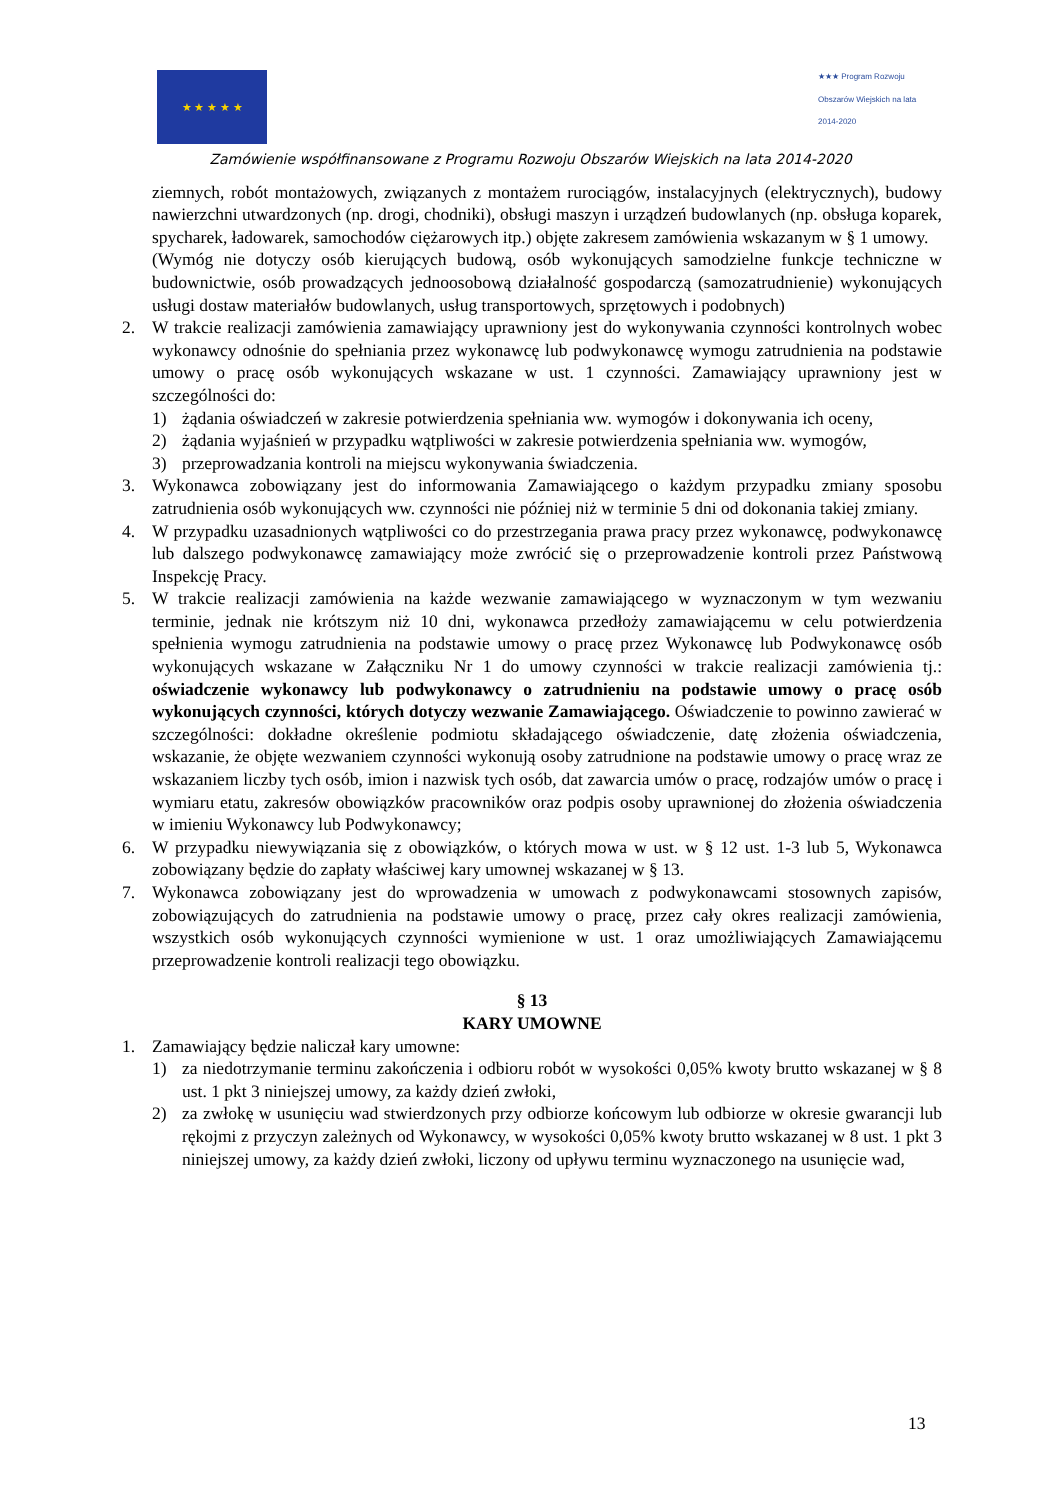★ ★ ★ ★ ★
★★★ Program Rozwoju Obszarów Wiejskich na lata 2014-2020
Zamówienie współfinansowane z Programu Rozwoju Obszarów Wiejskich na lata 2014-2020
ziemnych, robót montażowych, związanych z montażem rurociągów, instalacyjnych (elektrycznych), budowy nawierzchni utwardzonych (np. drogi, chodniki), obsługi maszyn i urządzeń budowlanych (np. obsługa koparek, spycharek, ładowarek, samochodów ciężarowych itp.) objęte zakresem zamówienia wskazanym w § 1 umowy.
(Wymóg nie dotyczy osób kierujących budową, osób wykonujących samodzielne funkcje techniczne w budownictwie, osób prowadzących jednoosobową działalność gospodarczą (samozatrudnienie) wykonujących usługi dostaw materiałów budowlanych, usług transportowych, sprzętowych i podobnych)
2. W trakcie realizacji zamówienia zamawiający uprawniony jest do wykonywania czynności kontrolnych wobec wykonawcy odnośnie do spełniania przez wykonawcę lub podwykonawcę wymogu zatrudnienia na podstawie umowy o pracę osób wykonujących wskazane w ust. 1 czynności. Zamawiający uprawniony jest w szczególności do:
1) żądania oświadczeń w zakresie potwierdzenia spełniania ww. wymogów i dokonywania ich oceny,
2) żądania wyjaśnień w przypadku wątpliwości w zakresie potwierdzenia spełniania ww. wymogów,
3) przeprowadzania kontroli na miejscu wykonywania świadczenia.
3. Wykonawca zobowiązany jest do informowania Zamawiającego o każdym przypadku zmiany sposobu zatrudnienia osób wykonujących ww. czynności nie później niż w terminie 5 dni od dokonania takiej zmiany.
4. W przypadku uzasadnionych wątpliwości co do przestrzegania prawa pracy przez wykonawcę, podwykonawcę lub dalszego podwykonawcę zamawiający może zwrócić się o przeprowadzenie kontroli przez Państwową Inspekcję Pracy.
5. W trakcie realizacji zamówienia na każde wezwanie zamawiającego w wyznaczonym w tym wezwaniu terminie, jednak nie krótszym niż 10 dni, wykonawca przedłoży zamawiającemu w celu potwierdzenia spełnienia wymogu zatrudnienia na podstawie umowy o pracę przez Wykonawcę lub Podwykonawcę osób wykonujących wskazane w Załączniku Nr 1 do umowy czynności w trakcie realizacji zamówienia tj.: oświadczenie wykonawcy lub podwykonawcy o zatrudnieniu na podstawie umowy o pracę osób wykonujących czynności, których dotyczy wezwanie Zamawiającego. Oświadczenie to powinno zawierać w szczególności: dokładne określenie podmiotu składającego oświadczenie, datę złożenia oświadczenia, wskazanie, że objęte wezwaniem czynności wykonują osoby zatrudnione na podstawie umowy o pracę wraz ze wskazaniem liczby tych osób, imion i nazwisk tych osób, dat zawarcia umów o pracę, rodzajów umów o pracę i wymiaru etatu, zakresów obowiązków pracowników oraz podpis osoby uprawnionej do złożenia oświadczenia w imieniu Wykonawcy lub Podwykonawcy;
6. W przypadku niewywiązania się z obowiązków, o których mowa w ust. w § 12 ust. 1-3 lub 5, Wykonawca zobowiązany będzie do zapłaty właściwej kary umownej wskazanej w § 13.
7. Wykonawca zobowiązany jest do wprowadzenia w umowach z podwykonawcami stosownych zapisów, zobowiązujących do zatrudnienia na podstawie umowy o pracę, przez cały okres realizacji zamówienia, wszystkich osób wykonujących czynności wymienione w ust. 1 oraz umożliwiających Zamawiającemu przeprowadzenie kontroli realizacji tego obowiązku.
§ 13
KARY UMOWNE
1. Zamawiający będzie naliczał kary umowne:
1) za niedotrzymanie terminu zakończenia i odbioru robót w wysokości 0,05% kwoty brutto wskazanej w § 8 ust. 1 pkt 3 niniejszej umowy, za każdy dzień zwłoki,
2) za zwłokę w usunięciu wad stwierdzonych przy odbiorze końcowym lub odbiorze w okresie gwarancji lub rękojmi z przyczyn zależnych od Wykonawcy, w wysokości 0,05% kwoty brutto wskazanej w 8 ust. 1 pkt 3 niniejszej umowy, za każdy dzień zwłoki, liczony od upływu terminu wyznaczonego na usunięcie wad,
13